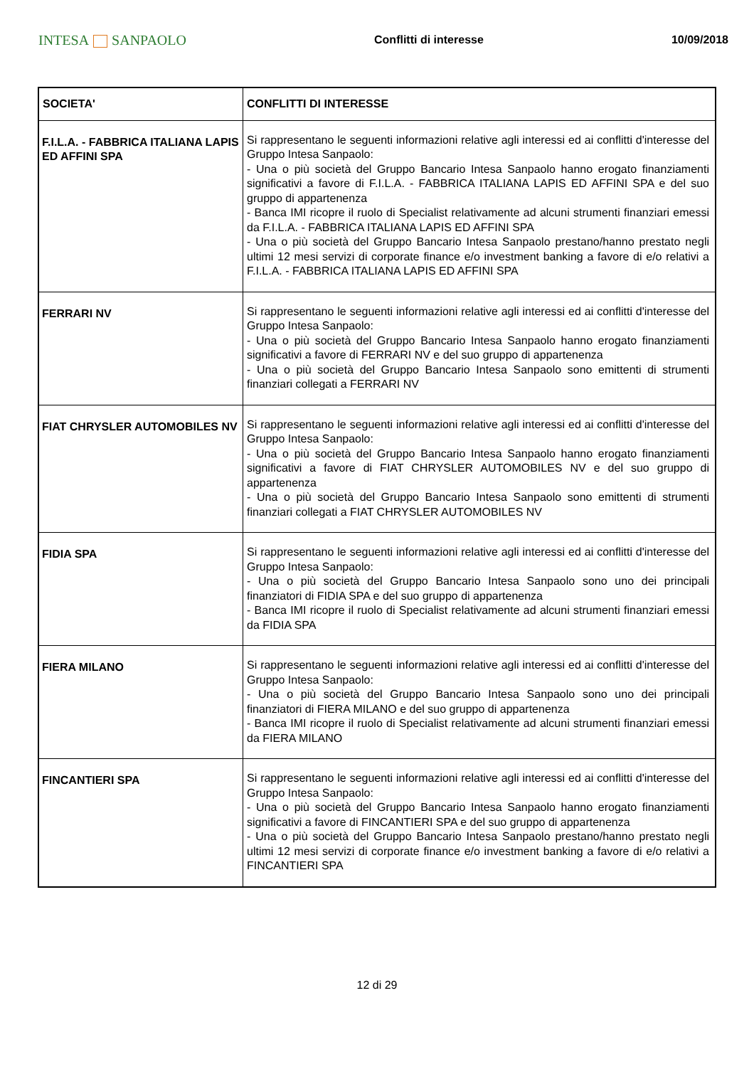INTESA SANPAOLO
Conflitti di interesse 10/09/2018
| SOCIETA' | CONFLITTI DI INTERESSE |
| --- | --- |
| F.I.L.A. - FABBRICA ITALIANA LAPIS ED AFFINI SPA | Si rappresentano le seguenti informazioni relative agli interessi ed ai conflitti d'interesse del Gruppo Intesa Sanpaolo: - Una o più società del Gruppo Bancario Intesa Sanpaolo hanno erogato finanziamenti significativi a favore di F.I.L.A. - FABBRICA ITALIANA LAPIS ED AFFINI SPA e del suo gruppo di appartenenza - Banca IMI ricopre il ruolo di Specialist relativamente ad alcuni strumenti finanziari emessi da F.I.L.A. - FABBRICA ITALIANA LAPIS ED AFFINI SPA - Una o più società del Gruppo Bancario Intesa Sanpaolo prestano/hanno prestato negli ultimi 12 mesi servizi di corporate finance e/o investment banking a favore di e/o relativi a F.I.L.A. - FABBRICA ITALIANA LAPIS ED AFFINI SPA |
| FERRARI NV | Si rappresentano le seguenti informazioni relative agli interessi ed ai conflitti d'interesse del Gruppo Intesa Sanpaolo: - Una o più società del Gruppo Bancario Intesa Sanpaolo hanno erogato finanziamenti significativi a favore di FERRARI NV e del suo gruppo di appartenenza - Una o più società del Gruppo Bancario Intesa Sanpaolo sono emittenti di strumenti finanziari collegati a FERRARI NV |
| FIAT CHRYSLER AUTOMOBILES NV | Si rappresentano le seguenti informazioni relative agli interessi ed ai conflitti d'interesse del Gruppo Intesa Sanpaolo: - Una o più società del Gruppo Bancario Intesa Sanpaolo hanno erogato finanziamenti significativi a favore di FIAT CHRYSLER AUTOMOBILES NV e del suo gruppo di appartenenza - Una o più società del Gruppo Bancario Intesa Sanpaolo sono emittenti di strumenti finanziari collegati a FIAT CHRYSLER AUTOMOBILES NV |
| FIDIA SPA | Si rappresentano le seguenti informazioni relative agli interessi ed ai conflitti d'interesse del Gruppo Intesa Sanpaolo: - Una o più società del Gruppo Bancario Intesa Sanpaolo sono uno dei principali finanziatori di FIDIA SPA e del suo gruppo di appartenenza - Banca IMI ricopre il ruolo di Specialist relativamente ad alcuni strumenti finanziari emessi da FIDIA SPA |
| FIERA MILANO | Si rappresentano le seguenti informazioni relative agli interessi ed ai conflitti d'interesse del Gruppo Intesa Sanpaolo: - Una o più società del Gruppo Bancario Intesa Sanpaolo sono uno dei principali finanziatori di FIERA MILANO e del suo gruppo di appartenenza - Banca IMI ricopre il ruolo di Specialist relativamente ad alcuni strumenti finanziari emessi da FIERA MILANO |
| FINCANTIERI SPA | Si rappresentano le seguenti informazioni relative agli interessi ed ai conflitti d'interesse del Gruppo Intesa Sanpaolo: - Una o più società del Gruppo Bancario Intesa Sanpaolo hanno erogato finanziamenti significativi a favore di FINCANTIERI SPA e del suo gruppo di appartenenza - Una o più società del Gruppo Bancario Intesa Sanpaolo prestano/hanno prestato negli ultimi 12 mesi servizi di corporate finance e/o investment banking a favore di e/o relativi a FINCANTIERI SPA |
12 di 29